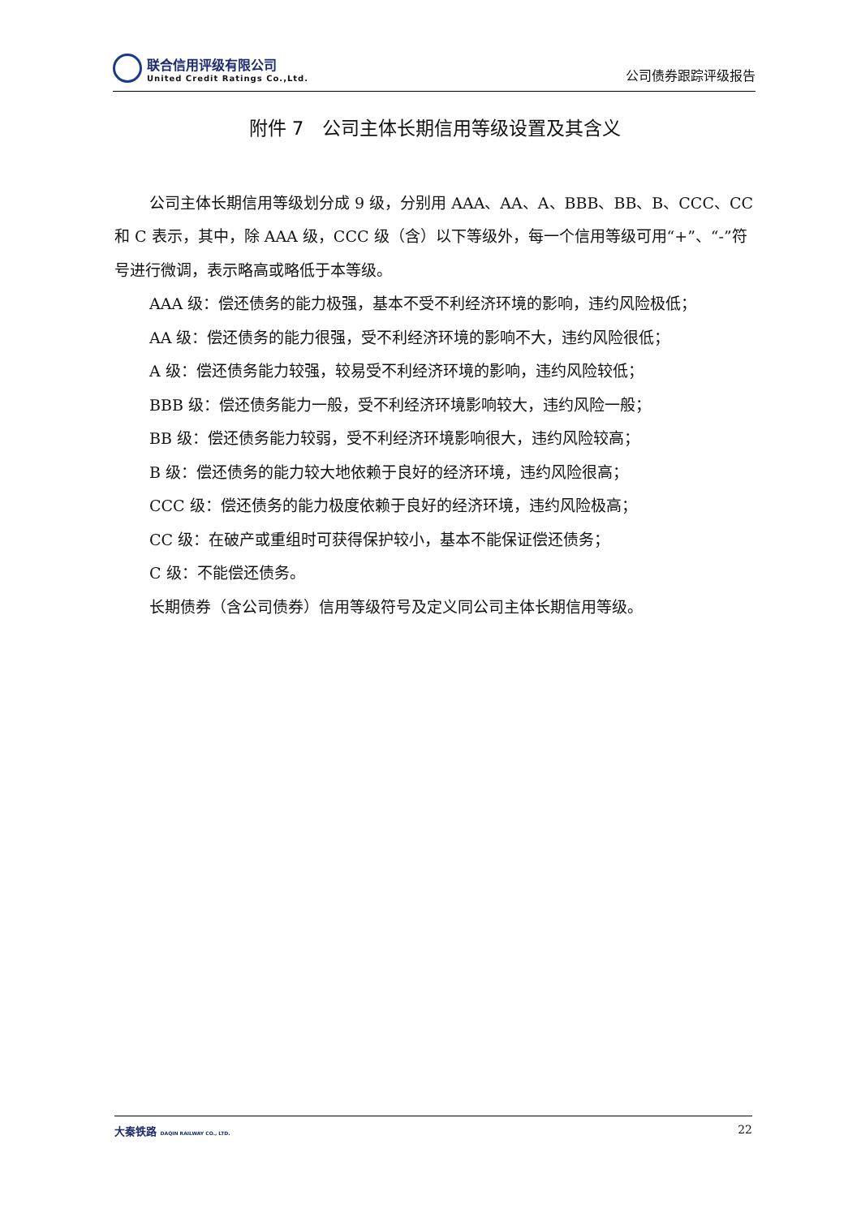联合信用评级有限公司
United Credit Ratings Co.,Ltd.
公司债券跟踪评级报告
附件 7　公司主体长期信用等级设置及其含义
公司主体长期信用等级划分成 9 级，分别用 AAA、AA、A、BBB、BB、B、CCC、CC 和 C 表示，其中，除 AAA 级，CCC 级（含）以下等级外，每一个信用等级可用“+”、“-”符号进行微调，表示略高或略低于本等级。
AAA 级：偿还债务的能力极强，基本不受不利经济环境的影响，违约风险极低；
AA 级：偿还债务的能力很强，受不利经济环境的影响不大，违约风险很低；
A 级：偿还债务能力较强，较易受不利经济环境的影响，违约风险较低；
BBB 级：偿还债务能力一般，受不利经济环境影响较大，违约风险一般；
BB 级：偿还债务能力较弱，受不利经济环境影响很大，违约风险较高；
B 级：偿还债务的能力较大地依赖于良好的经济环境，违约风险很高；
CCC 级：偿还债务的能力极度依赖于良好的经济环境，违约风险极高；
CC 级：在破产或重组时可获得保护较小，基本不能保证偿还债务；
C 级：不能偿还债务。
长期债券（含公司债券）信用等级符号及定义同公司主体长期信用等级。
大秦铁路 DAQIN RAILWAY CO., LTD.
22